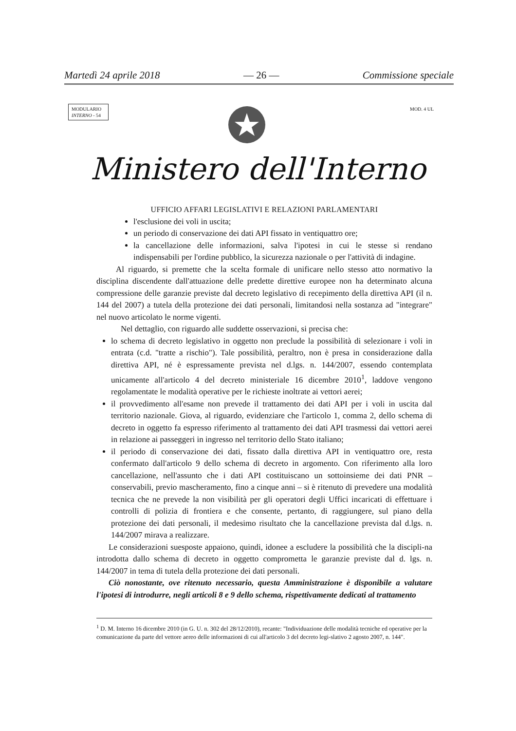Martedì 24 aprile 2018 — 26 — Commissione speciale
MODULARIO
INTERNO - 54
MOD. 4 UL
Ministero dell'Interno
UFFICIO AFFARI LEGISLATIVI E RELAZIONI PARLAMENTARI
l'esclusione dei voli in uscita;
un periodo di conservazione dei dati API fissato in ventiquattro ore;
la cancellazione delle informazioni, salva l'ipotesi in cui le stesse si rendano indispensabili per l'ordine pubblico, la sicurezza nazionale o per l'attività di indagine.
Al riguardo, si premette che la scelta formale di unificare nello stesso atto normativo la disciplina discendente dall'attuazione delle predette direttive europee non ha determinato alcuna compressione delle garanzie previste dal decreto legislativo di recepimento della direttiva API (il n. 144 del 2007) a tutela della protezione dei dati personali, limitandosi nella sostanza ad "integrare" nel nuovo articolato le norme vigenti.
Nel dettaglio, con riguardo alle suddette osservazioni, si precisa che:
lo schema di decreto legislativo in oggetto non preclude la possibilità di selezionare i voli in entrata (c.d. "tratte a rischio"). Tale possibilità, peraltro, non è presa in considerazione dalla direttiva API, né è espressamente prevista nel d.lgs. n. 144/2007, essendo contemplata unicamente all'articolo 4 del decreto ministeriale 16 dicembre 2010<sup>1</sup>, laddove vengono regolamentate le modalità operative per le richieste inoltrate ai vettori aerei;
il provvedimento all'esame non prevede il trattamento dei dati API per i voli in uscita dal territorio nazionale. Giova, al riguardo, evidenziare che l'articolo 1, comma 2, dello schema di decreto in oggetto fa espresso riferimento al trattamento dei dati API trasmessi dai vettori aerei in relazione ai passeggeri in ingresso nel territorio dello Stato italiano;
il periodo di conservazione dei dati, fissato dalla direttiva API in ventiquattro ore, resta confermato dall'articolo 9 dello schema di decreto in argomento. Con riferimento alla loro cancellazione, nell'assunto che i dati API costituiscano un sottoinsieme dei dati PNR – conservabili, previo mascheramento, fino a cinque anni – si è ritenuto di prevedere una modalità tecnica che ne prevede la non visibilità per gli operatori degli Uffici incaricati di effettuare i controlli di polizia di frontiera e che consente, pertanto, di raggiungere, sul piano della protezione dei dati personali, il medesimo risultato che la cancellazione prevista dal d.lgs. n. 144/2007 mirava a realizzare.
Le considerazioni suesposte appaiono, quindi, idonee a escludere la possibilità che la discipli-na introdotta dallo schema di decreto in oggetto comprometta le garanzie previste dal d. lgs. n. 144/2007 in tema di tutela della protezione dei dati personali.
Ciò nonostante, ove ritenuto necessario, questa Amministrazione è disponibile a valutare l'ipotesi di introdurre, negli articoli 8 e 9 dello schema, rispettivamente dedicati al trattamento
<sup>1</sup> D. M. Interno 16 dicembre 2010 (in G. U. n. 302 del 28/12/2010), recante: "Individuazione delle modalità tecniche ed operative per la comunicazione da parte del vettore aereo delle informazioni di cui all'articolo 3 del decreto legi-slativo 2 agosto 2007, n. 144".